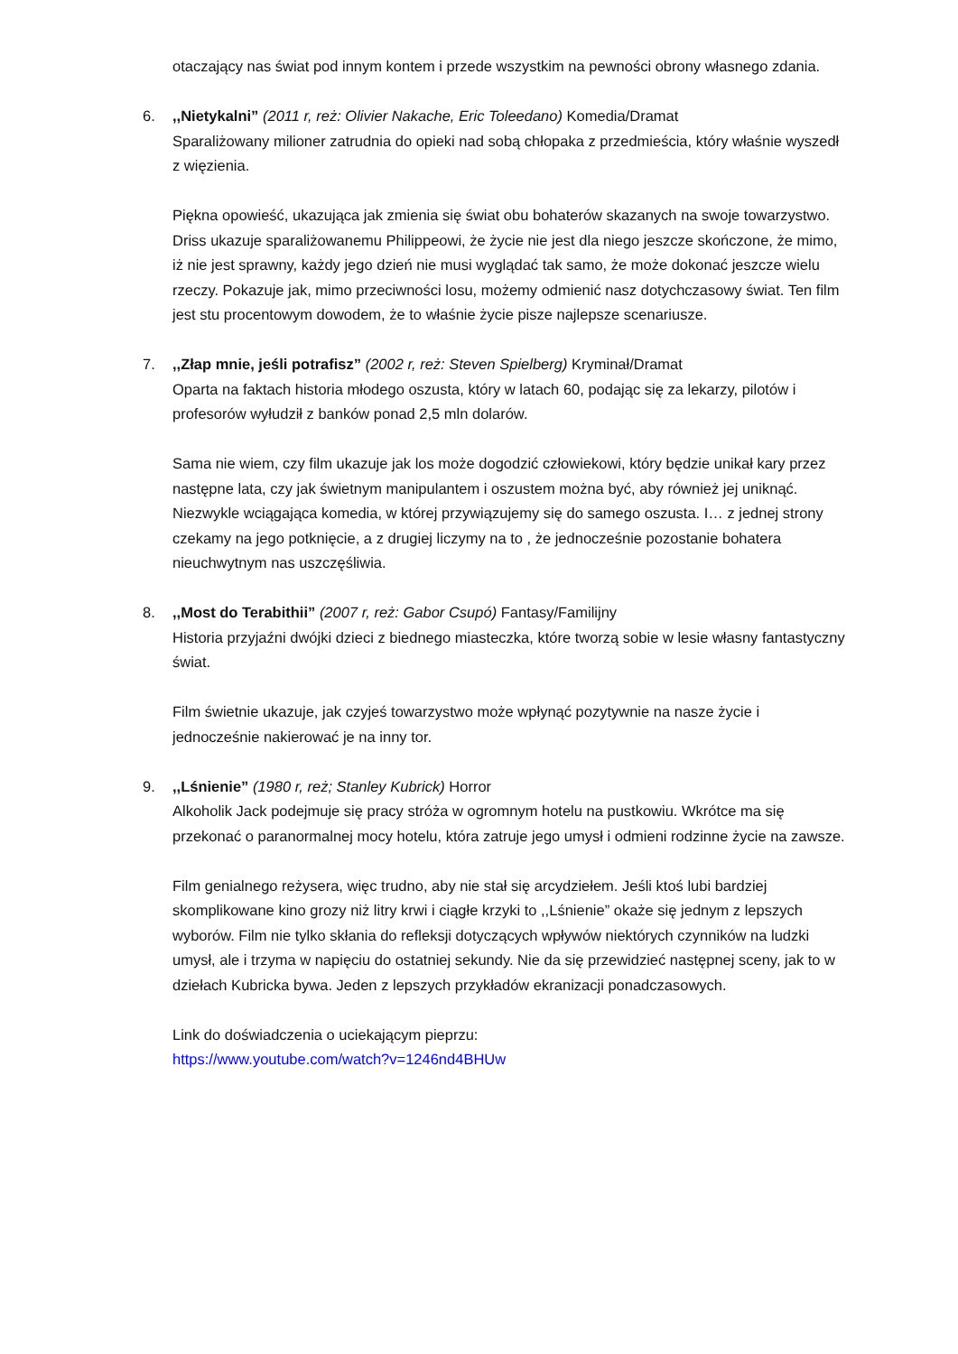otaczający nas świat pod innym kontem i przede wszystkim na pewności obrony własnego zdania.
6.,,Nietykalni” (2011 r, reż: Olivier Nakache, Eric Toleedano) Komedia/Dramat
Sparaliżowany milioner zatrudnia do opieki nad sobą chłopaka z przedmieścia, który właśnie wyszedł z więzienia.
Piękna opowieść, ukazująca jak zmienia się świat obu bohaterów skazanych na swoje towarzystwo. Driss ukazuje sparaliżowanemu Philippeowi, że życie nie jest dla niego jeszcze skończone, że mimo, iż nie jest sprawny, każdy jego dzień nie musi wyglądać tak samo, że może dokonać jeszcze wielu rzeczy. Pokazuje jak, mimo przeciwności losu, możemy odmienić nasz dotychczasowy świat. Ten film jest stu procentowym dowodem, że to właśnie życie pisze najlepsze scenariusze.
7.,,Złap mnie, jeśli potrafisz” (2002 r, reż: Steven Spielberg) Kryminał/Dramat
Oparta na faktach historia młodego oszusta, który w latach 60, podając się za lekarzy, pilotów i profesorów wyłudził z banków ponad 2,5 mln dolarów.
Sama nie wiem, czy film ukazuje jak los może dogodzić człowiekowi, który będzie unikał kary przez następne lata, czy jak świetnym manipulantem i oszustem można być, aby również jej uniknąć. Niezwykle wciągająca komedia, w której przywiązujemy się do samego oszusta. I… z jednej strony czekamy na jego potknięcie, a z drugiej liczymy na to , że jednocześnie pozostanie bohatera nieuchwytnym nas uszczęśliwia.
8.,,Most do Terabithii” (2007 r, reż: Gabor Csupó) Fantasy/Familijny
Historia przyjaźni dwójki dzieci z biednego miasteczka, które tworzą sobie w lesie własny fantastyczny świat.
Film świetnie ukazuje, jak czyjeś towarzystwo może wpłynąć pozytywnie na nasze życie i jednocześnie nakierować je na inny tor.
9.,,Lśnienie” (1980 r, reż; Stanley Kubrick) Horror
Alkoholik Jack podejmuje się pracy stróża w ogromnym hotelu na pustkowiu. Wkrótce ma się przekonać o paranormalnej mocy hotelu, która zatruje jego umysł i odmieni rodzinne życie na zawsze.
Film genialnego reżysera, więc trudno, aby nie stał się arcydziełem. Jeśli ktoś lubi bardziej skomplikowane kino grozy niż litry krwi i ciągłe krzyki to ,,Lśnienie” okaże się jednym z lepszych wyborów. Film nie tylko skłania do refleksji dotyczących wpływów niektórych czynników na ludzki umysł, ale i trzyma w napięciu do ostatniej sekundy. Nie da się przewidzieć następnej sceny, jak to w dziełach Kubricka bywa. Jeden z lepszych przykładów ekranizacji ponadczasowych.
Link do doświadczenia o uciekającym pieprzu:
https://www.youtube.com/watch?v=1246nd4BHUw